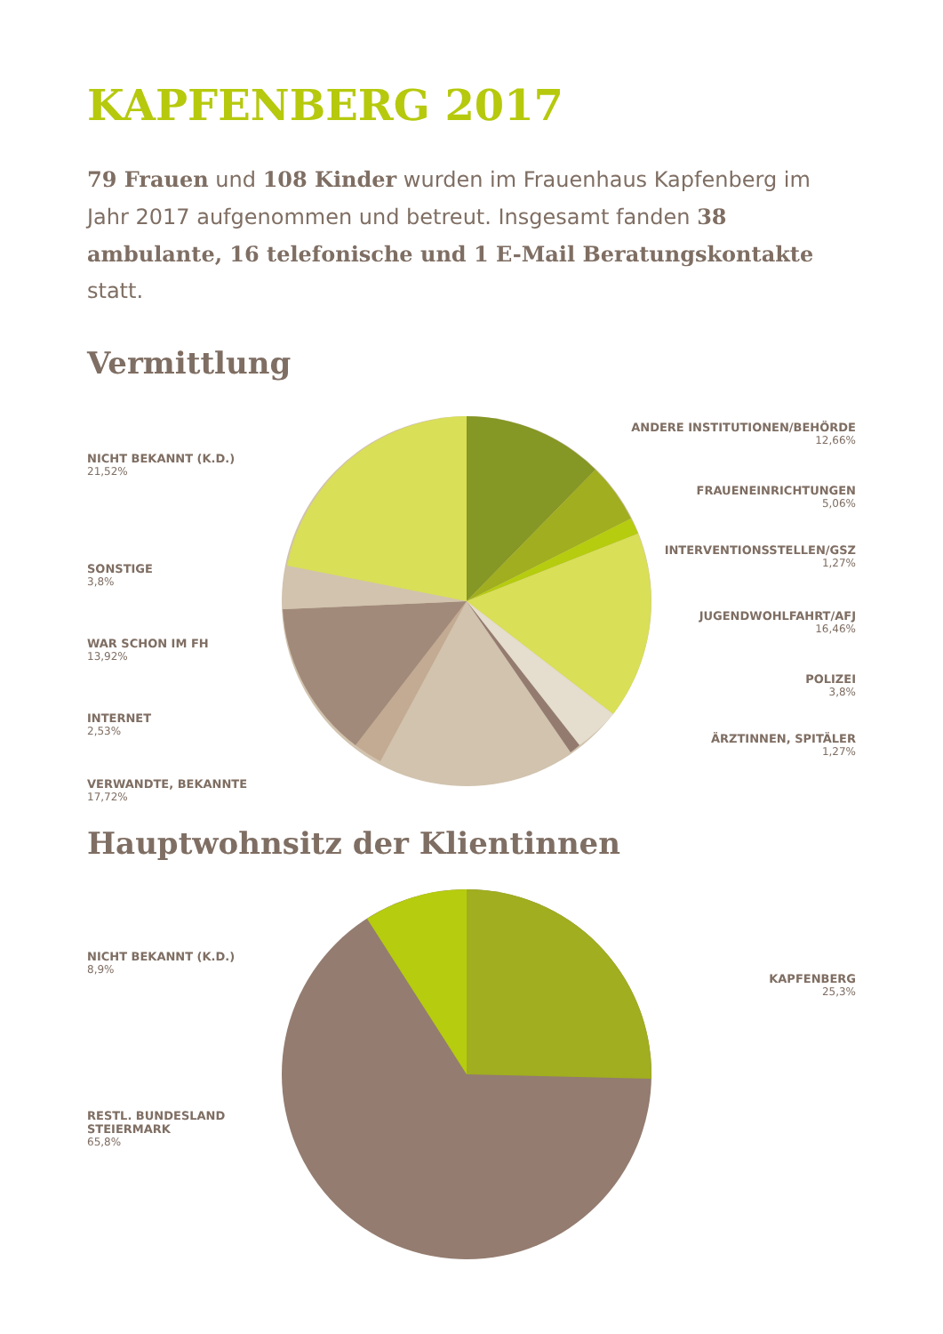KAPFENBERG 2017
79 Frauen und 108 Kinder wurden im Frauenhaus Kapfenberg im Jahr 2017 aufgenommen und betreut. Insgesamt fanden 38 ambulante, 16 telefonische und 1 E-Mail Beratungskontakte statt.
Vermittlung
NICHT BEKANNT (K.D.)
21,52%
SONSTIGE
3,8%
WAR SCHON IM FH
13,92%
INTERNET
2,53%
VERWANDTE, BEKANNTE
17,72%
ANDERE INSTITUTIONEN/BEHÖRDE
12,66%
FRAUENEINRICHTUNGEN
5,06%
INTERVENTIONSSTELLEN/GSZ
1,27%
JUGENDWOHLFAHRT/AFJ
16,46%
POLIZEI
3,8%
ÄRZTINNEN, SPITÄLER
1,27%
Hauptwohnsitz der Klientinnen
NICHT BEKANNT (K.D.)
8,9%
RESTL. BUNDESLAND
STEIERMARK
65,8%
KAPFENBERG
25,3%